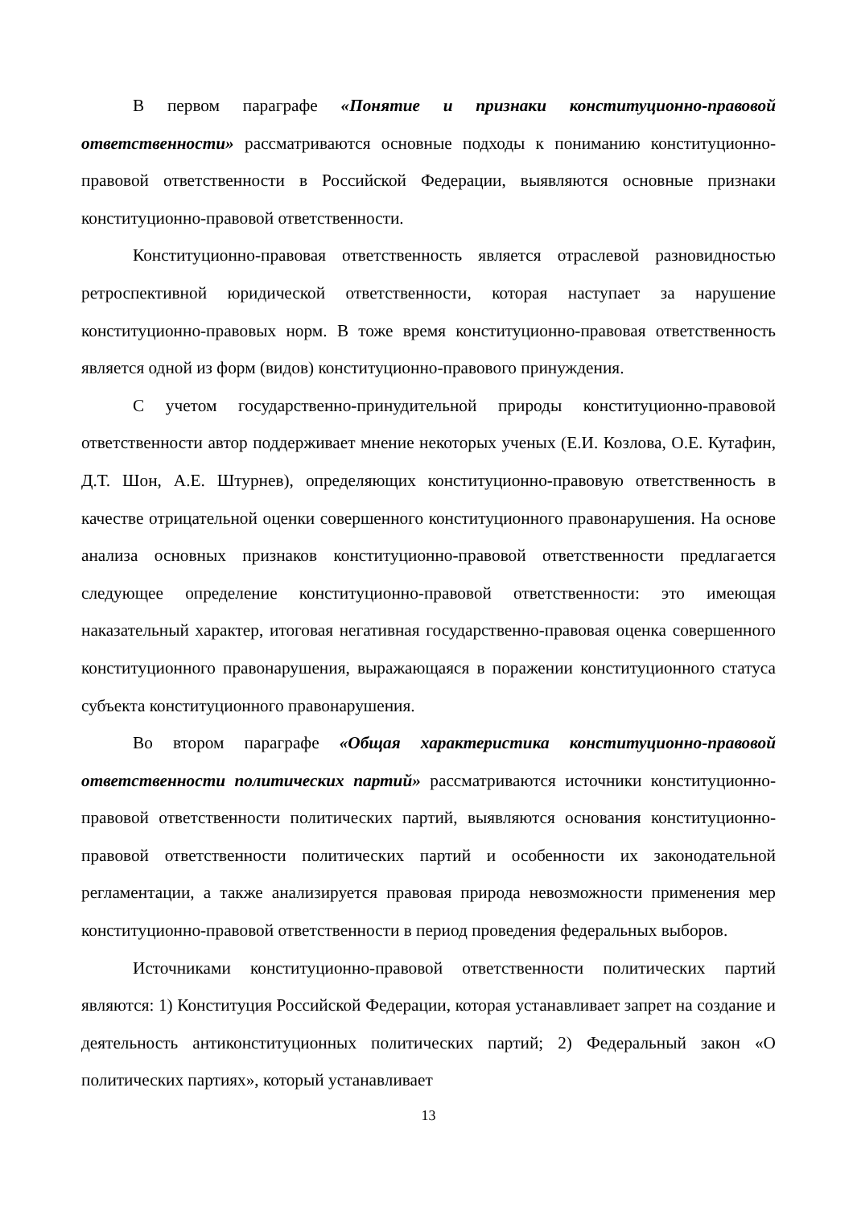В первом параграфе «Понятие и признаки конституционно-правовой ответственности» рассматриваются основные подходы к пониманию конституционно-правовой ответственности в Российской Федерации, выявляются основные признаки конституционно-правовой ответственности.
Конституционно-правовая ответственность является отраслевой разновидностью ретроспективной юридической ответственности, которая наступает за нарушение конституционно-правовых норм. В тоже время конституционно-правовая ответственность является одной из форм (видов) конституционно-правового принуждения.
С учетом государственно-принудительной природы конституционно-правовой ответственности автор поддерживает мнение некоторых ученых (Е.И. Козлова, О.Е. Кутафин, Д.Т. Шон, А.Е. Штурнев), определяющих конституционно-правовую ответственность в качестве отрицательной оценки совершенного конституционного правонарушения. На основе анализа основных признаков конституционно-правовой ответственности предлагается следующее определение конституционно-правовой ответственности: это имеющая наказательный характер, итоговая негативная государственно-правовая оценка совершенного конституционного правонарушения, выражающаяся в поражении конституционного статуса субъекта конституционного правонарушения.
Во втором параграфе «Общая характеристика конституционно-правовой ответственности политических партий» рассматриваются источники конституционно-правовой ответственности политических партий, выявляются основания конституционно-правовой ответственности политических партий и особенности их законодательной регламентации, а также анализируется правовая природа невозможности применения мер конституционно-правовой ответственности в период проведения федеральных выборов.
Источниками конституционно-правовой ответственности политических партий являются: 1) Конституция Российской Федерации, которая устанавливает запрет на создание и деятельность антиконституционных политических партий; 2) Федеральный закон «О политических партиях», который устанавливает
13